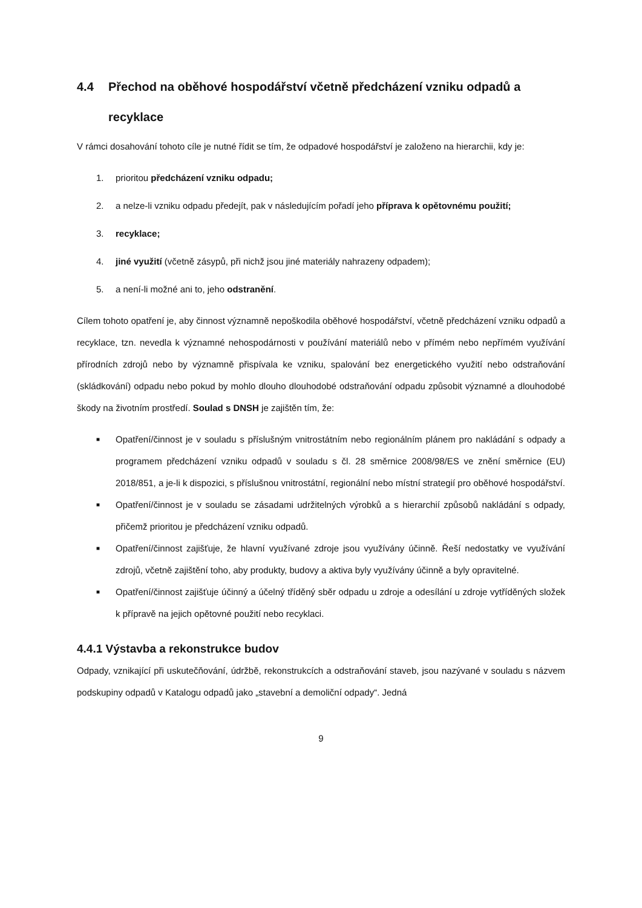4.4 Přechod na oběhové hospodářství včetně předcházení vzniku odpadů a recyklace
V rámci dosahování tohoto cíle je nutné řídit se tím, že odpadové hospodářství je založeno na hierarchii, kdy je:
1. prioritou předcházení vzniku odpadu;
2. a nelze-li vzniku odpadu předejít, pak v následujícím pořadí jeho příprava k opětovnému použití;
3. recyklace;
4. jiné využití (včetně zásypů, při nichž jsou jiné materiály nahrazeny odpadem);
5. a není-li možné ani to, jeho odstranění.
Cílem tohoto opatření je, aby činnost významně nepoškodila oběhové hospodářství, včetně předcházení vzniku odpadů a recyklace, tzn. nevedla k významné nehospodárnosti v používání materiálů nebo v přímém nebo nepřímém využívání přírodních zdrojů nebo by významně přispívala ke vzniku, spalování bez energetického využití nebo odstraňování (skládkování) odpadu nebo pokud by mohlo dlouho dlouhodobé odstraňování odpadu způsobit významné a dlouhodobé škody na životním prostředí. Soulad s DNSH je zajištěn tím, že:
■ Opatření/činnost je v souladu s příslušným vnitrostátním nebo regionálním plánem pro nakládání s odpady a programem předcházení vzniku odpadů v souladu s čl. 28 směrnice 2008/98/ES ve znění směrnice (EU) 2018/851, a je-li k dispozici, s příslušnou vnitrostátní, regionální nebo místní strategií pro oběhové hospodářství.
■ Opatření/činnost je v souladu se zásadami udržitelných výrobků a s hierarchií způsobů nakládání s odpady, přičemž prioritou je předcházení vzniku odpadů.
■ Opatření/činnost zajišťuje, že hlavní využívané zdroje jsou využívány účinně. Řeší nedostatky ve využívání zdrojů, včetně zajištění toho, aby produkty, budovy a aktiva byly využívány účinně a byly opravitelné.
■ Opatření/činnost zajišťuje účinný a účelný tříděný sběr odpadu u zdroje a odesílání u zdroje vytříděných složek k přípravě na jejich opětovné použití nebo recyklaci.
4.4.1 Výstavba a rekonstrukce budov
Odpady, vznikající při uskutečňování, údržbě, rekonstrukcích a odstraňování staveb, jsou nazývané v souladu s názvem podskupiny odpadů v Katalogu odpadů jako „stavební a demoliční odpady“. Jedná
9